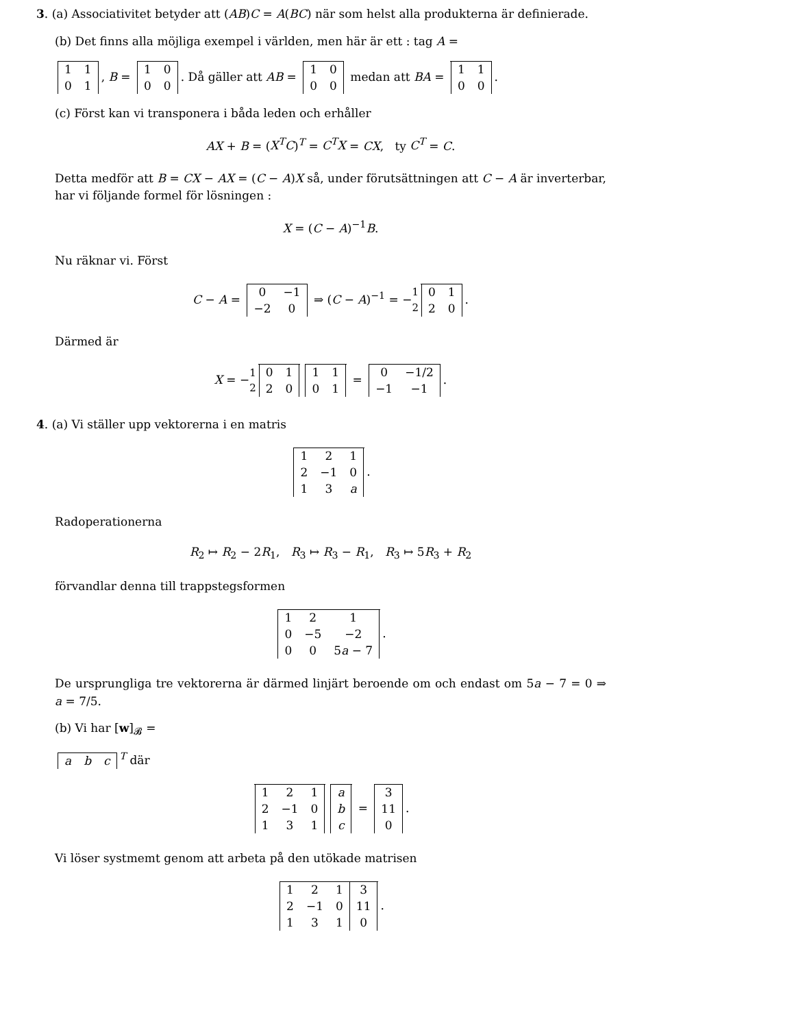3. (a) Associativitet betyder att (AB)C = A(BC) när som helst alla produkterna är definierade.
(b) Det finns alla möjliga exempel i världen, men här är ett : tag A =
| 1 | 1 |
| 0 | 1 |
, B =
| 1 | 0 |
| 0 | 0 |
. Då gäller att AB =
| 1 | 0 |
| 0 | 0 |
medan att BA =
| 1 | 1 |
| 0 | 0 |
.
(c) Först kan vi transponera i båda leden och erhåller
AX + B = (X<sup>T</sup>C)<sup>T</sup> = C<sup>T</sup>X = CX, ty C<sup>T</sup> = C.
Detta medför att B = CX − AX = (C − A)X så, under förutsättningen att C − A är inverterbar, har vi följande formel för lösningen :
X = (C − A)<sup>−1</sup>B.
Nu räknar vi. Först
C − A =
| 0 | −1 |
| −2 | 0 |
⇒ (C − A)<sup>−1</sup> = −1 2
| 0 | 1 |
| 2 | 0 |
.
Därmed är
X = −1 2
| 0 | 1 |
| 2 | 0 |
| 1 | 1 |
| 0 | 1 |
=
| 0 | −1/2 |
| −1 | −1 |
.
4. (a) Vi ställer upp vektorerna i en matris
| 1 | 2 | 1 |
| 2 | −1 | 0 |
| 1 | 3 | a |
.
Radoperationerna
R<sub>2</sub> ↦ R<sub>2</sub> − 2R<sub>1</sub>, R<sub>3</sub> ↦ R<sub>3</sub> − R<sub>1</sub>, R<sub>3</sub> ↦ 5R<sub>3</sub> + R<sub>2</sub>
förvandlar denna till trappstegsformen
| 1 | 2 | 1 |
| 0 | −5 | −2 |
| 0 | 0 | 5 a − 7 |
.
De ursprungliga tre vektorerna är därmed linjärt beroende om och endast om 5a − 7 = 0 ⇒ a = 7/5.
(b) Vi har [w]<sub>𝓑</sub> =
| a | b | c |
<sup>T</sup> där
| 1 | 2 | 1 |
| 2 | −1 | 0 |
| 1 | 3 | 1 |
| a |
| b |
| c |
=
| 3 |
| 11 |
| 0 |
.
Vi löser systmemt genom att arbeta på den utökade matrisen
| 1 | 2 | 1 | 3 |
| 2 | −1 | 0 | 11 |
| 1 | 3 | 1 | 0 |
.